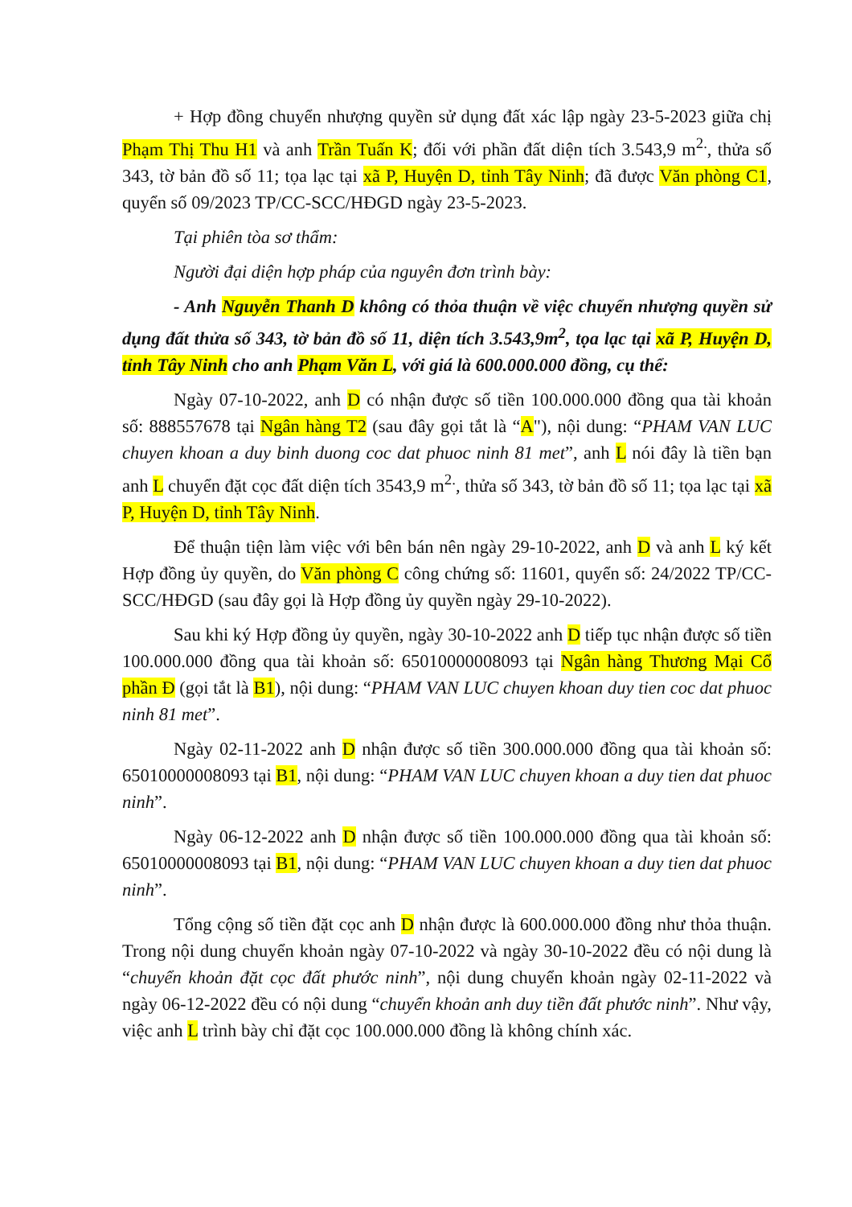+ Hợp đồng chuyển nhượng quyền sử dụng đất xác lập ngày 23-5-2023 giữa chị Phạm Thị Thu H1 và anh Trần Tuấn K; đối với phần đất diện tích 3.543,9 m<sup>2.</sup>, thửa số 343, tờ bản đồ số 11; tọa lạc tại xã P, Huyện D, tỉnh Tây Ninh; đã được Văn phòng C1, quyển số 09/2023 TP/CC-SCC/HĐGD ngày 23-5-2023.
Tại phiên tòa sơ thẩm:
Người đại diện hợp pháp của nguyên đơn trình bày:
- Anh Nguyễn Thanh D không có thỏa thuận về việc chuyển nhượng quyền sử dụng đất thửa số 343, tờ bản đồ số 11, diện tích 3.543,9m<sup>2</sup>, tọa lạc tại xã P, Huyện D, tỉnh Tây Ninh cho anh Phạm Văn L, với giá là 600.000.000 đồng, cụ thể:
Ngày 07-10-2022, anh D có nhận được số tiền 100.000.000 đồng qua tài khoản số: 888557678 tại Ngân hàng T2 (sau đây gọi tắt là “A"), nội dung: “PHAM VAN LUC chuyen khoan a duy binh duong coc dat phuoc ninh 81 met”, anh L nói đây là tiền bạn anh L chuyển đặt cọc đất diện tích 3543,9 m<sup>2.</sup>, thửa số 343, tờ bản đồ số 11; tọa lạc tại xã P, Huyện D, tỉnh Tây Ninh.
Để thuận tiện làm việc với bên bán nên ngày 29-10-2022, anh D và anh L ký kết Hợp đồng ủy quyền, do Văn phòng C công chứng số: 11601, quyển số: 24/2022 TP/CC-SCC/HĐGD (sau đây gọi là Hợp đồng ủy quyền ngày 29-10-2022).
Sau khi ký Hợp đồng ủy quyền, ngày 30-10-2022 anh D tiếp tục nhận được số tiền 100.000.000 đồng qua tài khoản số: 65010000008093 tại Ngân hàng Thương Mại Cổ phần Đ (gọi tắt là B1), nội dung: “PHAM VAN LUC chuyen khoan duy tien coc dat phuoc ninh 81 met”.
Ngày 02-11-2022 anh D nhận được số tiền 300.000.000 đồng qua tài khoản số: 65010000008093 tại B1, nội dung: “PHAM VAN LUC chuyen khoan a duy tien dat phuoc ninh”.
Ngày 06-12-2022 anh D nhận được số tiền 100.000.000 đồng qua tài khoản số: 65010000008093 tại B1, nội dung: “PHAM VAN LUC chuyen khoan a duy tien dat phuoc ninh”.
Tổng cộng số tiền đặt cọc anh D nhận được là 600.000.000 đồng như thỏa thuận. Trong nội dung chuyển khoản ngày 07-10-2022 và ngày 30-10-2022 đều có nội dung là “chuyển khoản đặt cọc đất phước ninh”, nội dung chuyển khoản ngày 02-11-2022 và ngày 06-12-2022 đều có nội dung “chuyển khoản anh duy tiền đất phước ninh”. Như vậy, việc anh L trình bày chỉ đặt cọc 100.000.000 đồng là không chính xác.